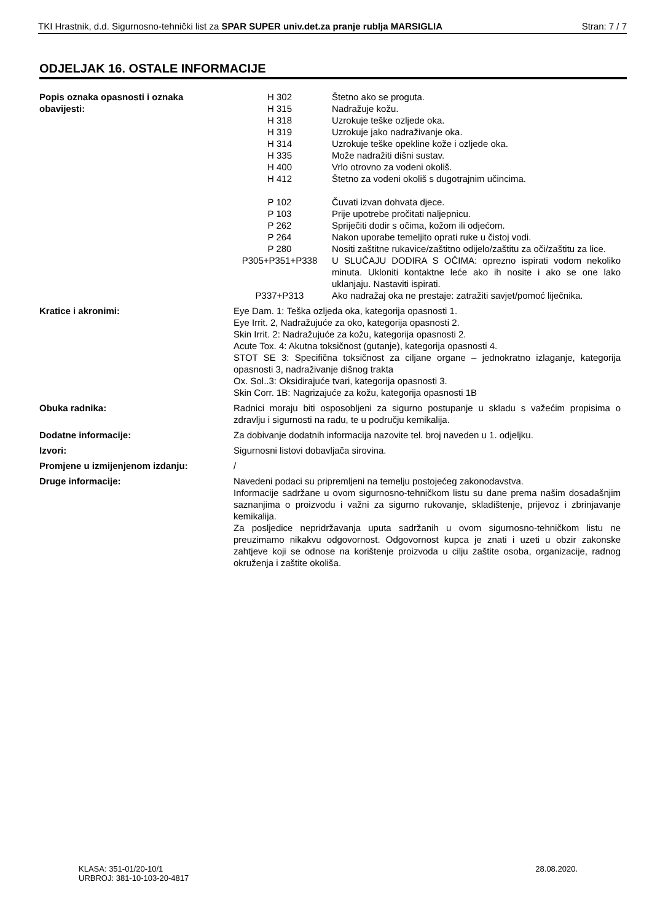TKI Hrastnik, d.d. Sigurnosno-tehnički list za SPAR SUPER univ.det.za pranje rublja MARSIGLIA Stran: 7 / 7
ODJELJAK 16. OSTALE INFORMACIJE
Popis oznaka opasnosti i oznaka obavijesti:
H 302 Štetno ako se proguta.
H 315 Nadražuje kožu.
H 318 Uzrokuje teške ozljede oka.
H 319 Uzrokuje jako nadraživanje oka.
H 314 Uzrokuje teške opekline kože i ozljede oka.
H 335 Može nadražiti dišni sustav.
H 400 Vrlo otrovno za vodeni okoliš.
H 412 Štetno za vodeni okoliš s dugotrajnim učincima.
P 102 Čuvati izvan dohvata djece.
P 103 Prije upotrebe pročitati naljepnicu.
P 262 Spriječiti dodir s očima, kožom ili odjećom.
P 264 Nakon uporabe temeljito oprati ruke u čistoj vodi.
P 280 Nositi zaštitne rukavice/zaštitno odijelo/zaštitu za oči/zaštitu za lice.
P305+P351+P338 U SLUČAJU DODIRA S OČIMA: oprezno ispirati vodom nekoliko minuta. Ukloniti kontaktne leće ako ih nosite i ako se one lako uklanjaju. Nastaviti ispirati.
P337+P313 Ako nadražaj oka ne prestaje: zatražiti savjet/pomoć liječnika.
Kratice i akronimi: Eye Dam. 1: Teška ozljeda oka, kategorija opasnosti 1.
Eye Irrit. 2, Nadražujuće za oko, kategorija opasnosti 2.
Skin Irrit. 2: Nadražujuće za kožu, kategorija opasnosti 2.
Acute Tox. 4: Akutna toksičnost (gutanje), kategorija opasnosti 4.
STOT SE 3: Specifična toksičnost za ciljane organe – jednokratno izlaganje, kategorija opasnosti 3, nadraživanje dišnog trakta
Ox. Sol..3: Oksidirajuće tvari, kategorija opasnosti 3.
Skin Corr. 1B: Nagrizajuće za kožu, kategorija opasnosti 1B
Obuka radnika: Radnici moraju biti osposobljeni za sigurno postupanje u skladu s važećim propisima o zdravlju i sigurnosti na radu, te u području kemikalija.
Dodatne informacije: Za dobivanje dodatnih informacija nazovite tel. broj naveden u 1. odjeljku.
Izvori: Sigurnosni listovi dobavljača sirovina.
Promjene u izmijenjenom izdanju: /
Druge informacije: Navedeni podaci su pripremljeni na temelju postojećeg zakonodavstva.
Informacije sadržane u ovom sigurnosno-tehničkom listu su dane prema našim dosadašnjim saznanjima o proizvodu i važni za sigurno rukovanje, skladištenje, prijevoz i zbrinjavanje kemikalija.
Za posljedice nepridržavanja uputa sadržanih u ovom sigurnosno-tehničkom listu ne preuzimamo nikakvu odgovornost. Odgovornost kupca je znati i uzeti u obzir zakonske zahtjeve koji se odnose na korištenje proizvoda u cilju zaštite osoba, organizacije, radnog okruženja i zaštite okoliša.
KLASA: 351-01/20-10/1
URBROJ: 381-10-103-20-4817
28.08.2020.